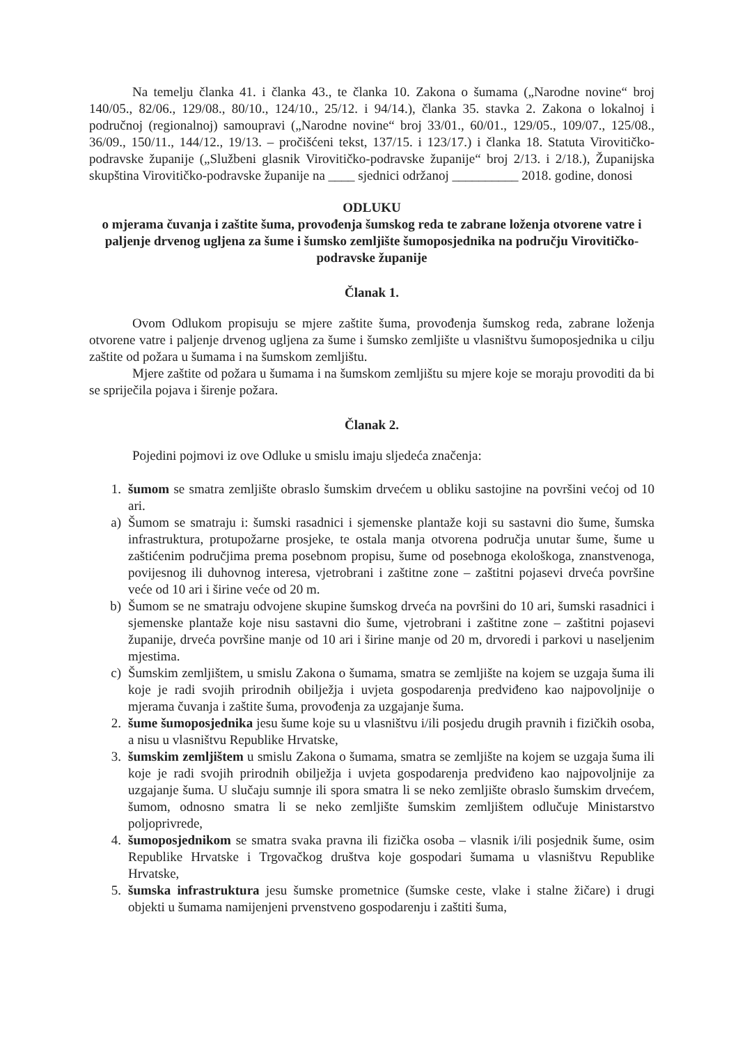Na temelju članka 41. i članka 43., te članka 10. Zakona o šumama („Narodne novine“ broj 140/05., 82/06., 129/08., 80/10., 124/10., 25/12. i 94/14.), članka 35. stavka 2. Zakona o lokalnoj i područnoj (regionalnoj) samoupravi („Narodne novine“ broj 33/01., 60/01., 129/05., 109/07., 125/08., 36/09., 150/11., 144/12., 19/13. – pročišćeni tekst, 137/15. i 123/17.) i članka 18. Statuta Virovitičko-podravske županije („Službeni glasnik Virovitičko-podravske županije“ broj 2/13. i 2/18.), Županijska skupština Virovitičko-podravske županije na ____ sjednici održanoj __________ 2018. godine, donosi
ODLUKU
o mjerama čuvanja i zaštite šuma, provođenja šumskog reda te zabrane loženja otvorene vatre i paljenje drvenog ugljena za šume i šumsko zemljište šumoposjednika na području Virovitičko-podravske županije
Članak 1.
Ovom Odlukom propisuju se mjere zaštite šuma, provođenja šumskog reda, zabrane loženja otvorene vatre i paljenje drvenog ugljena za šume i šumsko zemljište u vlasništvu šumoposjednika u cilju zaštite od požara u šumama i na šumskom zemljištu.
Mjere zaštite od požara u šumama i na šumskom zemljištu su mjere koje se moraju provoditi da bi se spriječila pojava i širenje požara.
Članak 2.
Pojedini pojmovi iz ove Odluke u smislu imaju sljedeća značenja:
1. šumom se smatra zemljište obraslo šumskim drvećem u obliku sastojine na površini većoj od 10 ari.
a) Šumom se smatraju i: šumski rasadnici i sjemenske plantaže koji su sastavni dio šume, šumska infrastruktura, protupožarne prosjeke, te ostala manja otvorena područja unutar šume, šume u zaštićenim područjima prema posebnom propisu, šume od posebnoga ekološkoga, znanstvenoga, povijesnog ili duhovnog interesa, vjetrobrani i zaštitne zone – zaštitni pojasevi drveća površine veće od 10 ari i širine veće od 20 m.
b) Šumom se ne smatraju odvojene skupine šumskog drveća na površini do 10 ari, šumski rasadnici i sjemenske plantaže koje nisu sastavni dio šume, vjetrobrani i zaštitne zone – zaštitni pojasevi županije, drveća površine manje od 10 ari i širine manje od 20 m, drvoredi i parkovi u naseljenim mjestima.
c) Šumskim zemljištem, u smislu Zakona o šumama, smatra se zemljište na kojem se uzgaja šuma ili koje je radi svojih prirodnih obilježja i uvjeta gospodarenja predviđeno kao najpovoljnije o mjerama čuvanja i zaštite šuma, provođenja za uzgajanje šuma.
2. šume šumoposjednika jesu šume koje su u vlasništvu i/ili posjedu drugih pravnih i fizičkih osoba, a nisu u vlasništvu Republike Hrvatske,
3. šumskim zemljištem u smislu Zakona o šumama, smatra se zemljište na kojem se uzgaja šuma ili koje je radi svojih prirodnih obilježja i uvjeta gospodarenja predviđeno kao najpovoljnije za uzgajanje šuma. U slučaju sumnje ili spora smatra li se neko zemljište obraslo šumskim drvećem, šumom, odnosno smatra li se neko zemljište šumskim zemljištem odlučuje Ministarstvo poljoprivrede,
4. šumoposjednikom se smatra svaka pravna ili fizička osoba – vlasnik i/ili posjednik šume, osim Republike Hrvatske i Trgovačkog društva koje gospodari šumama u vlasništvu Republike Hrvatske,
5. šumska infrastruktura jesu šumske prometnice (šumske ceste, vlake i stalne žičare) i drugi objekti u šumama namijenjeni prvenstveno gospodarenju i zaštiti šuma,